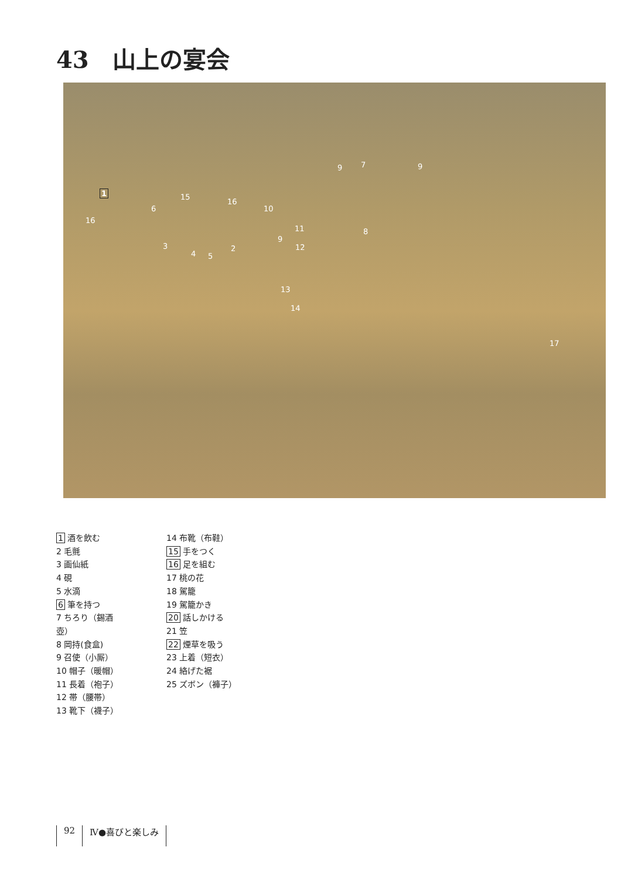43　山上の宴会
1
6
15
16
16
3
4 5
2
10
9 7 9
11
9
12
8
13
14
17
1 酒を飲む
2 毛氈
3 画仙紙
4 硯
5 水滴
6 筆を持つ
7 ちろり（錫酒壺）
8 岡持(食盒)
9 召使（小厮）
10 帽子（暖帽）
11 長着（袍子）
12 帯（腰帯）
13 靴下（襪子）
14 布靴（布鞋）
15 手をつく
16 足を組む
17 桃の花
18 駕籠
19 駕籠かき
20 話しかける
21 笠
22 煙草を吸う
23 上着（短衣）
24 絡げた裾
25 ズボン（褲子）
92 Ⅳ●喜びと楽しみ